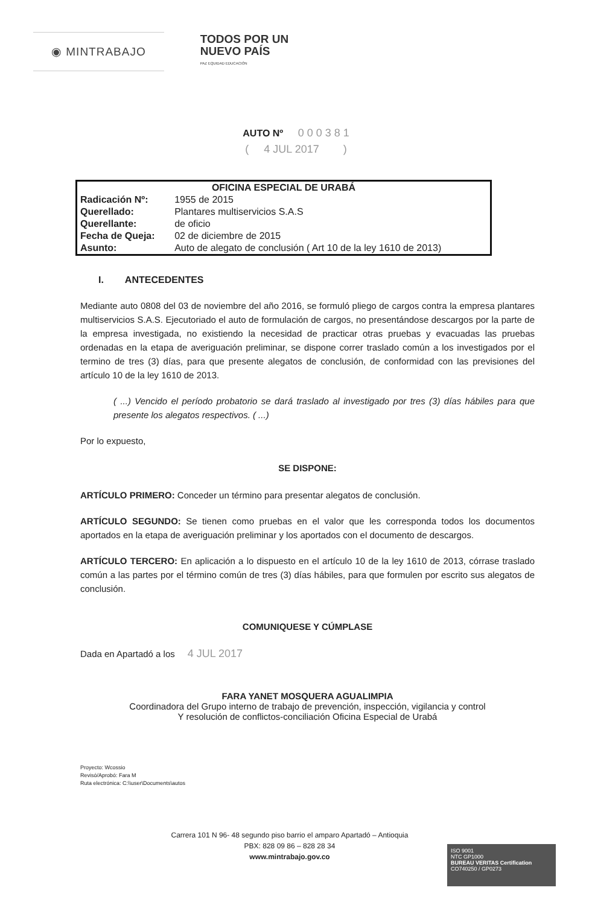◉ MINTRABAJO
TODOS POR UN
NUEVO PAÍS
PAZ EQUIDAD EDUCACIÓN
AUTO Nº 0 0 0 3 8 1
( 4 JUL 2017 )
| OFICINA ESPECIAL DE URABÁ | |
| --- | --- |
| Radicación Nº: | 1955 de 2015 |
| Querellado: | Plantares multiservicios S.A.S |
| Querellante: | de oficio |
| Fecha de Queja: | 02 de diciembre de 2015 |
| Asunto: | Auto de alegato de conclusión ( Art 10 de la ley 1610 de 2013) |
I. ANTECEDENTES
Mediante auto 0808 del 03 de noviembre del año 2016, se formuló pliego de cargos contra la empresa plantares multiservicios S.A.S. Ejecutoriado el auto de formulación de cargos, no presentándose descargos por la parte de la empresa investigada, no existiendo la necesidad de practicar otras pruebas y evacuadas las pruebas ordenadas en la etapa de averiguación preliminar, se dispone correr traslado común a los investigados por el termino de tres (3) días, para que presente alegatos de conclusión, de conformidad con las previsiones del artículo 10 de la ley 1610 de 2013.
( ...) Vencido el período probatorio se dará traslado al investigado por tres (3) días hábiles para que presente los alegatos respectivos. ( ...)
Por lo expuesto,
SE DISPONE:
ARTÍCULO PRIMERO: Conceder un término para presentar alegatos de conclusión.
ARTÍCULO SEGUNDO: Se tienen como pruebas en el valor que les corresponda todos los documentos aportados en la etapa de averiguación preliminar y los aportados con el documento de descargos.
ARTÍCULO TERCERO: En aplicación a lo dispuesto en el artículo 10 de la ley 1610 de 2013, córrase traslado común a las partes por el término común de tres (3) días hábiles, para que formulen por escrito sus alegatos de conclusión.
COMUNIQUESE Y CÚMPLASE
Dada en Apartadó a los 4 JUL 2017
FARA YANET MOSQUERA AGUALIMPIA
Coordinadora del Grupo interno de trabajo de prevención, inspección, vigilancia y control
Y resolución de conflictos-conciliación Oficina Especial de Urabá
Proyecto: Wcossio
Revisó/Aprobó: Fara M
Ruta electrónica: C:\\user\Documents\autos
Carrera 101 N 96- 48 segundo piso barrio el amparo Apartadó – Antioquia
PBX: 828 09 86 – 828 28 34
www.mintrabajo.gov.co
ISO 9001
NTC GP1000
BUREAU VERITAS Certification
CO740250 / GP0273